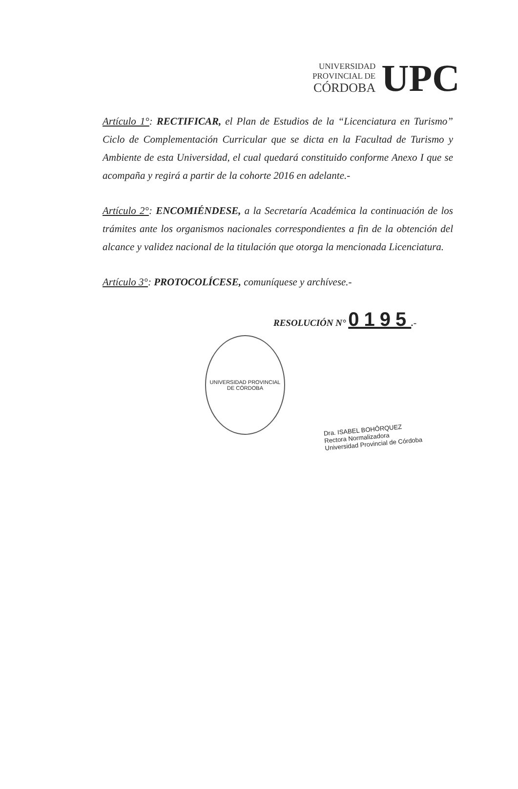UNIVERSIDAD
PROVINCIAL DE
CÓRDOBA
UPC
Artículo 1°: RECTIFICAR, el Plan de Estudios de la “Licenciatura en Turismo” Ciclo de Complementación Curricular que se dicta en la Facultad de Turismo y Ambiente de esta Universidad, el cual quedará constituido conforme Anexo I que se acompaña y regirá a partir de la cohorte 2016 en adelante.-
Artículo 2°: ENCOMIÉNDESE, a la Secretaría Académica la continuación de los trámites ante los organismos nacionales correspondientes a fin de la obtención del alcance y validez nacional de la titulación que otorga la mencionada Licenciatura.
Artículo 3°: PROTOCOLÍCESE, comuníquese y archívese.-
RESOLUCIÓN N° 0195.-
UNIVERSIDAD PROVINCIAL DE CÓRDOBA
Dra. ISABEL BOHÓRQUEZ
Rectora Normalizadora
Universidad Provincial de Córdoba